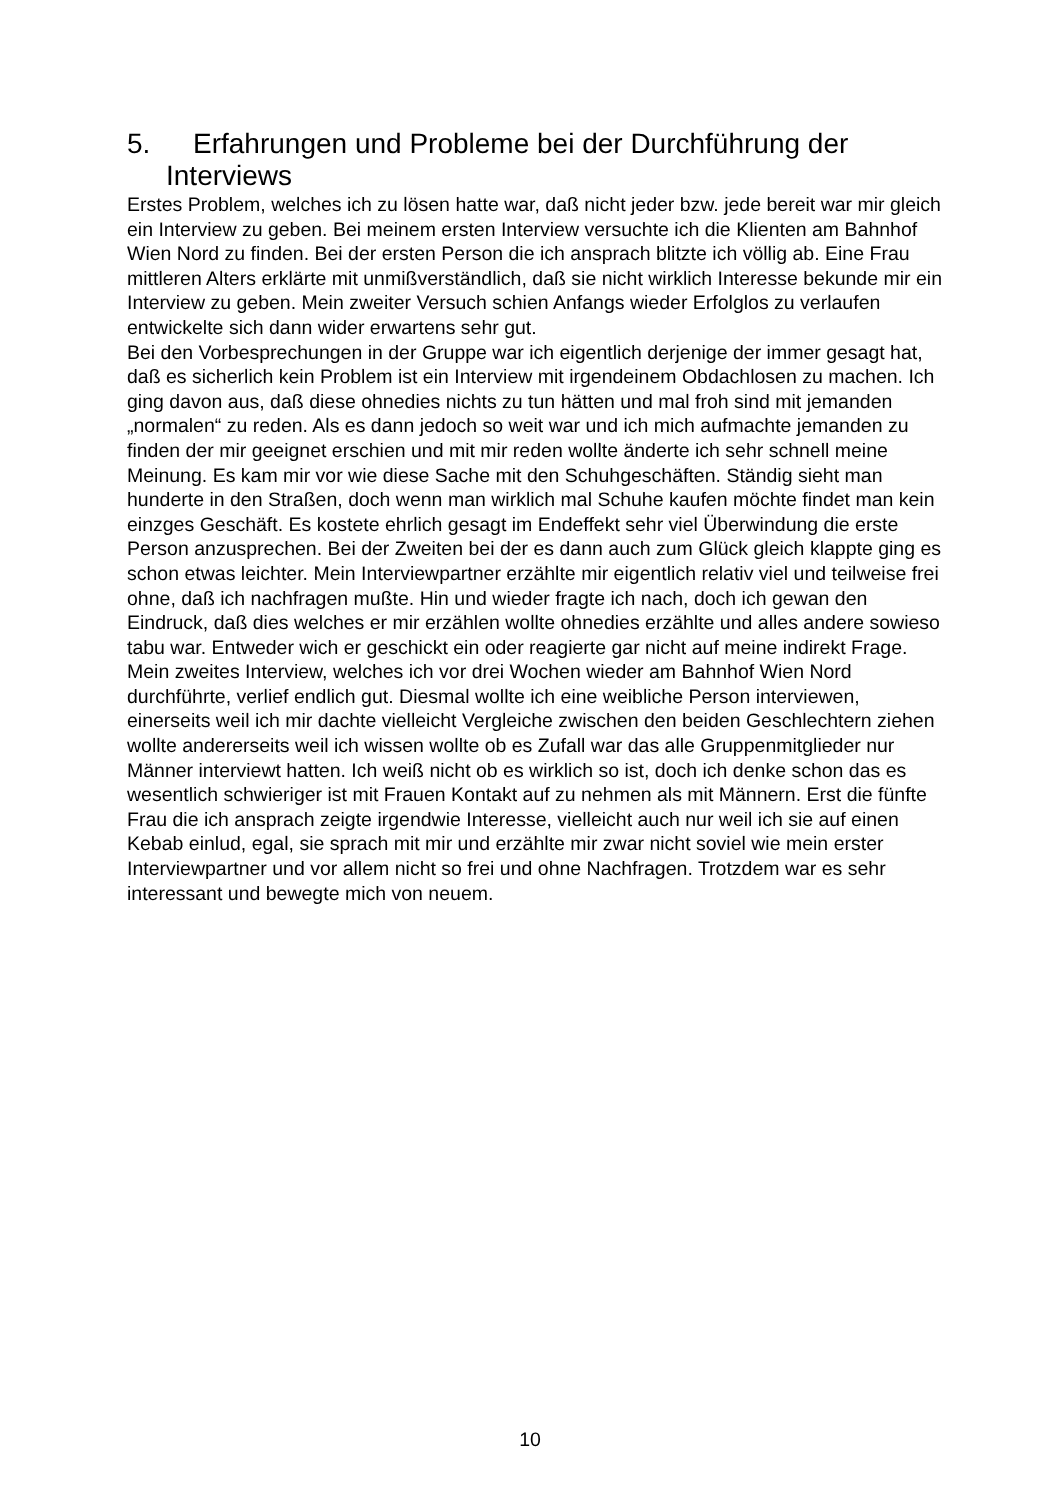5. Erfahrungen und Probleme bei der Durchführung der Interviews
Erstes Problem, welches ich zu lösen hatte war, daß nicht jeder bzw. jede bereit war mir gleich ein Interview zu geben. Bei meinem ersten Interview versuchte ich die Klienten am Bahnhof Wien Nord zu finden. Bei der ersten Person die ich ansprach blitzte ich völlig ab. Eine Frau mittleren Alters erklärte mit unmißverständlich, daß sie nicht wirklich Interesse bekunde mir ein Interview zu geben. Mein zweiter Versuch schien Anfangs wieder Erfolglos zu verlaufen entwickelte sich dann wider erwartens sehr gut.
Bei den Vorbesprechungen in der Gruppe war ich eigentlich derjenige der immer gesagt hat, daß es sicherlich kein Problem ist ein Interview mit irgendeinem Obdachlosen zu machen. Ich ging davon aus, daß diese ohnedies nichts zu tun hätten und mal froh sind mit jemanden „normalen“ zu reden. Als es dann jedoch so weit war und ich mich aufmachte jemanden zu finden der mir geeignet erschien und mit mir reden wollte änderte ich sehr schnell meine Meinung. Es kam mir vor wie diese Sache mit den Schuhgeschäften. Ständig sieht man hunderte in den Straßen, doch wenn man wirklich mal Schuhe kaufen möchte findet man kein einzges Geschäft. Es kostete ehrlich gesagt im Endeffekt sehr viel Überwindung die erste Person anzusprechen. Bei der Zweiten bei der es dann auch zum Glück gleich klappte ging es schon etwas leichter. Mein Interviewpartner erzählte mir eigentlich relativ viel und teilweise frei ohne, daß ich nachfragen mußte. Hin und wieder fragte ich nach, doch ich gewan den Eindruck, daß dies welches er mir erzählen wollte ohnedies erzählte und alles andere sowieso tabu war. Entweder wich er geschickt ein oder reagierte gar nicht auf meine indirekt Frage.
Mein zweites Interview, welches ich vor drei Wochen wieder am Bahnhof Wien Nord durchführte, verlief endlich gut. Diesmal wollte ich eine weibliche Person interviewen, einerseits weil ich mir dachte vielleicht Vergleiche zwischen den beiden Geschlechtern ziehen wollte andererseits weil ich wissen wollte ob es Zufall war das alle Gruppenmitglieder nur Männer interviewt hatten. Ich weiß nicht ob es wirklich so ist, doch ich denke schon das es wesentlich schwieriger ist mit Frauen Kontakt auf zu nehmen als mit Männern. Erst die fünfte Frau die ich ansprach zeigte irgendwie Interesse, vielleicht auch nur weil ich sie auf einen Kebab einlud, egal, sie sprach mit mir und erzählte mir zwar nicht soviel wie mein erster Interviewpartner und vor allem nicht so frei und ohne Nachfragen. Trotzdem war es sehr interessant und bewegte mich von neuem.
10